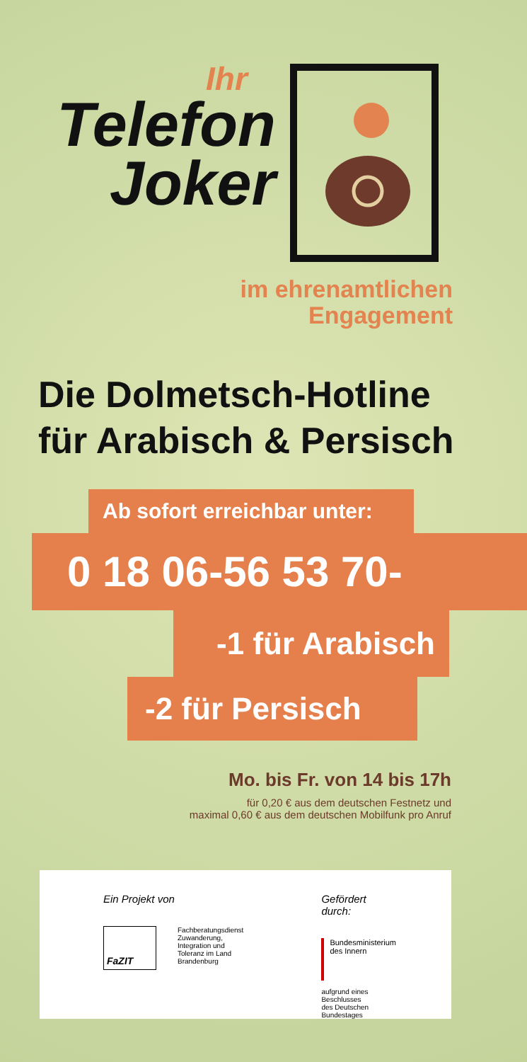Ihr
Telefon
Joker
im ehrenamtlichen
Engagement
Die Dolmetsch-Hotline
für Arabisch & Persisch
Ab sofort erreichbar unter:
0 18 06-56 53 70-
-1 für Arabisch
-2 für Persisch
Mo. bis Fr. von 14 bis 17h
für 0,20 € aus dem deutschen Festnetz und
maximal 0,60 € aus dem deutschen Mobilfunk pro Anruf
Ein Projekt von
FaZIT
Fachberatungsdienst
Zuwanderung,
Integration und
Toleranz im Land
Brandenburg
Gefördert durch:
Bundesministerium
des Innern
aufgrund eines Beschlusses
des Deutschen Bundestages